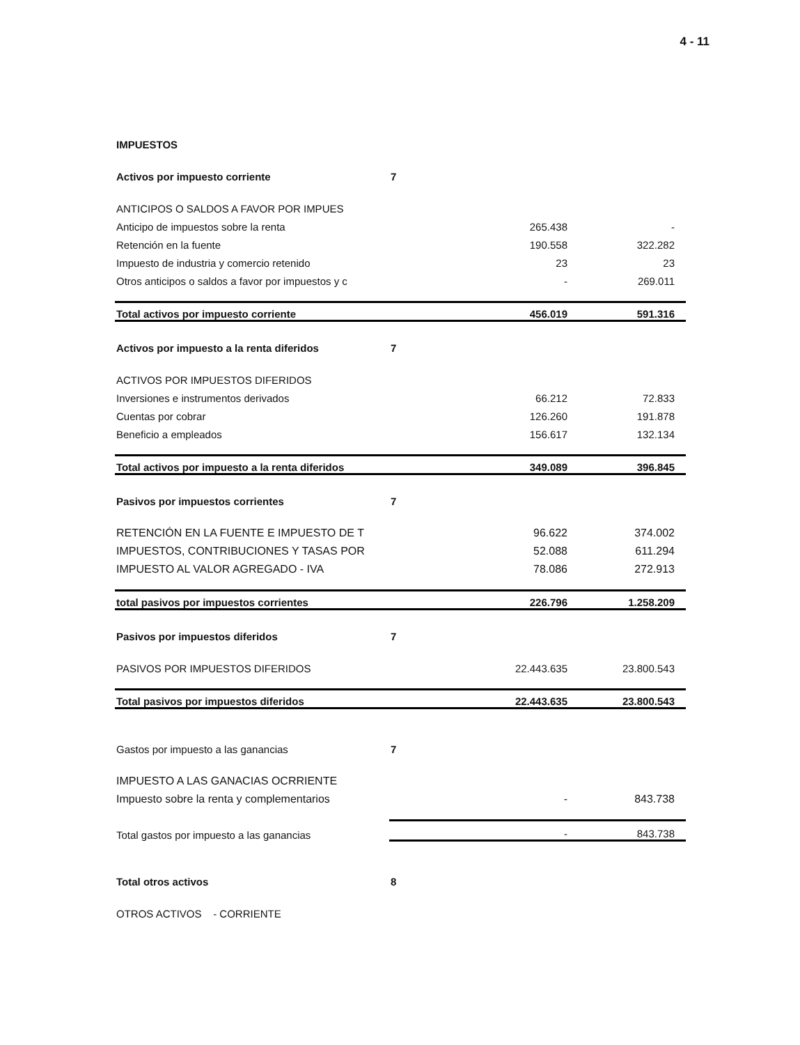4 - 11
| IMPUESTOS | | | |
| Activos por impuesto corriente | 7 | | |
| ANTICIPOS O SALDOS A FAVOR POR IMPUES | | | |
| Anticipo de impuestos sobre la renta | | 265.438 | - |
| Retención en la fuente | | 190.558 | 322.282 |
| Impuesto de industria y comercio retenido | | 23 | 23 |
| Otros anticipos o saldos a favor por impuestos y c | | - | 269.011 |
| Total activos por impuesto corriente | | 456.019 | 591.316 |
| Activos por impuesto a la renta diferidos | 7 | | |
| ACTIVOS POR IMPUESTOS DIFERIDOS | | | |
| Inversiones e instrumentos derivados | | 66.212 | 72.833 |
| Cuentas por cobrar | | 126.260 | 191.878 |
| Beneficio a empleados | | 156.617 | 132.134 |
| Total activos por impuesto a la renta diferidos | | 349.089 | 396.845 |
| Pasivos por impuestos corrientes | 7 | | |
| RETENCIÓN EN LA FUENTE E IMPUESTO DE T | | 96.622 | 374.002 |
| IMPUESTOS, CONTRIBUCIONES Y TASAS POR | | 52.088 | 611.294 |
| IMPUESTO AL VALOR AGREGADO - IVA | | 78.086 | 272.913 |
| total pasivos por impuestos corrientes | | 226.796 | 1.258.209 |
| Pasivos por impuestos diferidos | 7 | | |
| PASIVOS POR IMPUESTOS DIFERIDOS | | 22.443.635 | 23.800.543 |
| Total pasivos por impuestos diferidos | | 22.443.635 | 23.800.543 |
| Gastos por impuesto a las ganancias | 7 | | |
| IMPUESTO A LAS GANACIAS OCRRIENTE | | | |
| Impuesto sobre la renta y complementarios | | - | 843.738 |
| Total gastos por impuesto a las ganancias | | - | 843.738 |
| Total otros activos | 8 | | |
| OTROS ACTIVOS - CORRIENTE | | | |